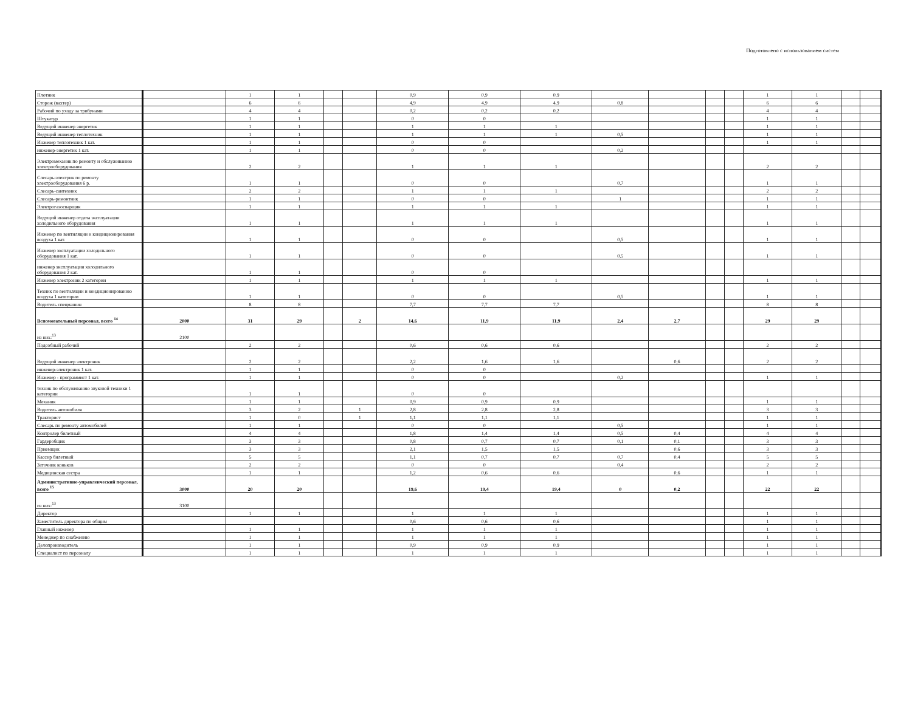Подготовлено с использованием систем
| Плотник | | 1 | 1 | | | 0,9 | 0,9 | 0,9 | | | | | 1 | 1 | | |
| Сторож (вахтер) | | 6 | 6 | | | 4,9 | 4,9 | 4,9 | 0,8 | | | | 6 | 6 | | |
| Рабочий по уходу за трибунами | | 4 | 4 | | | 0,2 | 0,2 | 0,2 | | | | | 4 | 4 | | |
| Штукатур | | 1 | 1 | | | 0 | 0 | | | | | | 1 | 1 | | |
| Ведущий инженер энергетик | | 1 | 1 | | | 1 | 1 | 1 | | | | | 1 | 1 | | |
| Ведущий инженер теплотехник | | 1 | 1 | | | 1 | 1 | 1 | 0,5 | | | | 1 | 1 | | |
| Инженер теплотехник 1 кат. | | 1 | 1 | | | 0 | 0 | | | | | | 1 | 1 | | |
| инженер-энергетик 1 кат. | | 1 | 1 | | | 0 | 0 | | 0,2 | | | | | | | |
| Электромеханик по ремонту и обслуживанию электрооборудования | | 2 | 2 | | | 1 | 1 | 1 | | | | | 2 | 2 | | |
| Слесарь-электрик по ремонту электрооборудования 6 р. | | 1 | 1 | | | 0 | 0 | | 0,7 | | | | 1 | 1 | | |
| Слесарь-сантехник | | 2 | 2 | | | 1 | 1 | 1 | | | | | 2 | 2 | | |
| Слесарь-ремонтник | | 1 | 1 | | | 0 | 0 | | 1 | | | | 1 | 1 | | |
| Электрогазосварщик | | 1 | 1 | | | 1 | 1 | 1 | | | | | 1 | 1 | | |
| Ведущий инженер отдела эксплуатации холодильного оборудования | | 1 | 1 | | | 1 | 1 | 1 | | | | | 1 | 1 | | |
| Инженер по вентиляции и кондиционирования воздуха 1 кат. | | 1 | 1 | | | 0 | 0 | | 0,5 | | | | 1 | 1 | | |
| Инженер эксплуатации холодильного оборудования 1 кат. | | 1 | 1 | | | 0 | 0 | | 0,5 | | | | 1 | 1 | | |
| инженер эксплуатации холодильного оборудования 2 кат. | | 1 | 1 | | | 0 | 0 | | | | | | | | | |
| Инженер электроник 2 категории | | 1 | 1 | | | 1 | 1 | 1 | | | | | 1 | 1 | | |
| Техник по вентиляции и кондиционированию воздуха 1 категории | | 1 | 1 | | | 0 | 0 | | 0,5 | | | | 1 | 1 | | |
| Водитель спецмашин | | 8 | 8 | | | 7,7 | 7,7 | 7,7 | | | | | 8 | 8 | | |
| Вспомогательный персонал, всего <sup>14</sup> | 2000 | 31 | 29 | | 2 | 14,6 | 11,9 | 11,9 | 2,4 | 2,7 | | | 29 | 29 | | |
| из них:<sup>13</sup> | 2100 | | | | | | | | | | | | | | | |
| Подсобный рабочий | | 2 | 2 | | | 0,6 | 0,6 | 0,6 | | | | | 2 | 2 | | |
| Ведущий инженер электроник | | 2 | 2 | | | 2,2 | 1,6 | 1,6 | | 0,6 | | | 2 | 2 | | |
| инженер-электроник 1 кат. | | 1 | 1 | | | 0 | 0 | | | | | | | | | |
| Инженер - программист 1 кат. | | 1 | 1 | | | 0 | 0 | | 0,2 | | | | 1 | 1 | | |
| техник по обслуживанию звуковой техники 1 категории | | 1 | 1 | | | 0 | 0 | | | | | | | | | |
| Механик | | 1 | 1 | | | 0,9 | 0,9 | 0,9 | | | | | 1 | 1 | | |
| Водитель автомобиля | | 3 | 2 | | 1 | 2,8 | 2,8 | 2,8 | | | | | 3 | 3 | | |
| Тракторист | | 1 | 0 | | 1 | 1,1 | 1,1 | 1,1 | | | | | 1 | 1 | | |
| Слесарь по ремонту автомобилей | | 1 | 1 | | | 0 | 0 | | 0,5 | | | | 1 | 1 | | |
| Контролер билетный | | 4 | 4 | | | 1,8 | 1,4 | 1,4 | 0,5 | 0,4 | | | 4 | 4 | | |
| Гардеробщик | | 3 | 3 | | | 0,8 | 0,7 | 0,7 | 0,1 | 0,1 | | | 3 | 3 | | |
| Приемщик | | 3 | 3 | | | 2,1 | 1,5 | 1,5 | | 0,6 | | | 3 | 3 | | |
| Кассир билетный | | 5 | 5 | | | 1,1 | 0,7 | 0,7 | 0,7 | 0,4 | | | 5 | 5 | | |
| Заточник коньков | | 2 | 2 | | | 0 | 0 | | 0,4 | | | | 2 | 2 | | |
| Медицинская сестра | | 1 | 1 | | | 1,2 | 0,6 | 0,6 | | 0,6 | | | 1 | 1 | | |
| Административно-управленческий персонал, всего <sup>15</sup> | 3000 | 20 | 20 | | | 19,6 | 19,4 | 19,4 | 0 | 0,2 | | | 22 | 22 | | |
| из них:<sup>13</sup> | 3100 | | | | | | | | | | | | | | | |
| Директор | | 1 | 1 | | | 1 | 1 | 1 | | | | | 1 | 1 | | |
| Заместитель директора по общим | | | | | | 0,6 | 0,6 | 0,6 | | | | | 1 | 1 | | |
| Главный инженер | | 1 | 1 | | | 1 | 1 | 1 | | | | | 1 | 1 | | |
| Менеджер по снабжению | | 1 | 1 | | | 1 | 1 | 1 | | | | | 1 | 1 | | |
| Делопроизводитель | | 1 | 1 | | | 0,9 | 0,9 | 0,9 | | | | | 1 | 1 | | |
| Специалист по персоналу | | 1 | 1 | | | 1 | 1 | 1 | | | | | 1 | 1 | | |